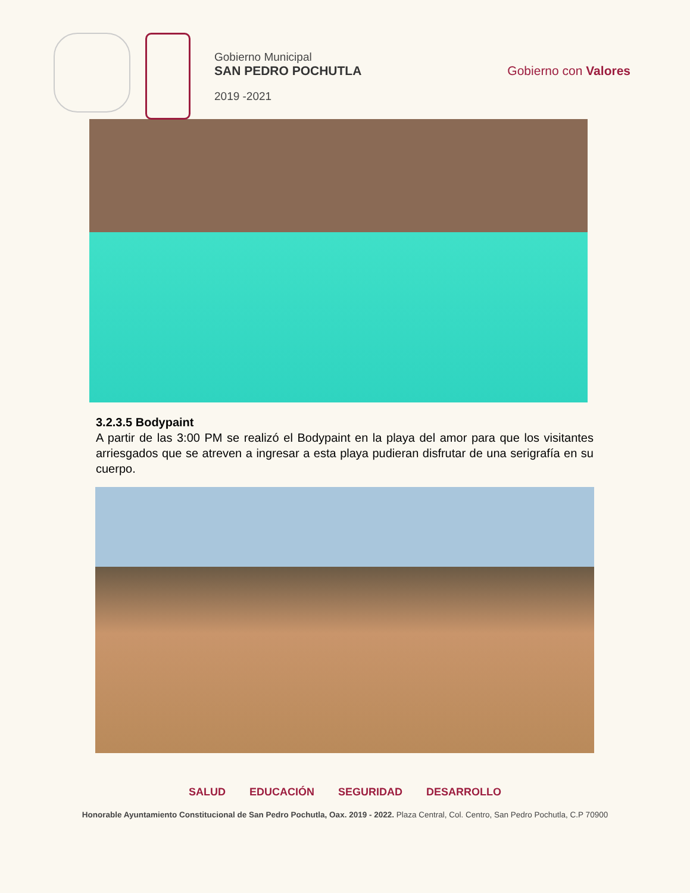Gobierno Municipal
SAN PEDRO POCHUTLA
2019 -2021
Gobierno con Valores
3.2.3.5 Bodypaint
A partir de las 3:00 PM se realizó el Bodypaint en la playa del amor para que los visitantes arriesgados que se atreven a ingresar a esta playa pudieran disfrutar de una serigrafía en su cuerpo.
SALUD EDUCACIÓN SEGURIDAD DESARROLLO
Honorable Ayuntamiento Constitucional de San Pedro Pochutla, Oax. 2019 - 2022. Plaza Central, Col. Centro, San Pedro Pochutla, C.P 70900